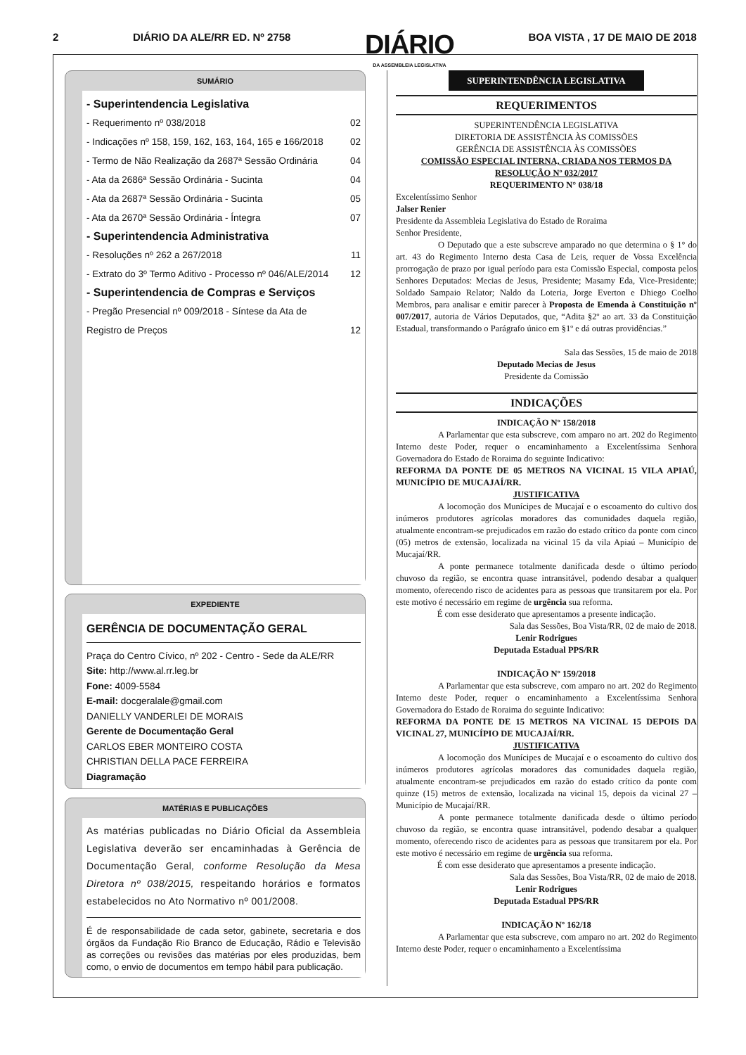2 DIÁRIO DA ALE/RR ED. Nº 2758 DIÁRIO
DA ASSEMBLEIA LEGISLATIVA BOA VISTA , 17 DE MAIO DE 2018
SUMÁRIO
- Superintendencia Legislativa
- Requerimento nº 038/2018 02
- Indicações nº 158, 159, 162, 163, 164, 165 e 166/2018 02
- Termo de Não Realização da 2687ª Sessão Ordinária 04
- Ata da 2686ª Sessão Ordinária - Sucinta 04
- Ata da 2687ª Sessão Ordinária - Sucinta 05
- Ata da 2670ª Sessão Ordinária - Íntegra 07
- Superintendencia Administrativa
- Resoluções nº 262 a 267/2018 11
- Extrato do 3º Termo Aditivo - Processo nº 046/ALE/2014 12
- Superintendencia de Compras e Serviços
- Pregão Presencial nº 009/2018 - Síntese da Ata de
Registro de Preços 12
EXPEDIENTE
GERÊNCIA DE DOCUMENTAÇÃO GERAL
Praça do Centro Cívico, nº 202 - Centro - Sede da ALE/RR
Site: http://www.al.rr.leg.br
Fone: 4009-5584
E-mail: docgeralale@gmail.com
DANIELLY VANDERLEI DE MORAIS
Gerente de Documentação Geral
CARLOS EBER MONTEIRO COSTA
CHRISTIAN DELLA PACE FERREIRA
Diagramação
MATÉRIAS E PUBLICAÇÕES
As matérias publicadas no Diário Oficial da Assembleia Legislativa deverão ser encaminhadas à Gerência de Documentação Geral, conforme Resolução da Mesa Diretora nº 038/2015, respeitando horários e formatos estabelecidos no Ato Normativo nº 001/2008.
É de responsabilidade de cada setor, gabinete, secretaria e dos órgãos da Fundação Rio Branco de Educação, Rádio e Televisão as correções ou revisões das matérias por eles produzidas, bem como, o envio de documentos em tempo hábil para publicação.
SUPERINTENDÊNCIA LEGISLATIVA
REQUERIMENTOS
SUPERINTENDÊNCIA LEGISLATIVA
DIRETORIA DE ASSISTÊNCIA ÀS COMISSÕES
GERÊNCIA DE ASSISTÊNCIA ÀS COMISSÕES
COMISSÃO ESPECIAL INTERNA, CRIADA NOS TERMOS DA RESOLUÇÃO Nº 032/2017
REQUERIMENTO N° 038/18
Excelentíssimo Senhor
Jalser Renier
Presidente da Assembleia Legislativa do Estado de Roraima
Senhor Presidente,
O Deputado que a este subscreve amparado no que determina o § 1° do art. 43 do Regimento Interno desta Casa de Leis, requer de Vossa Excelência prorrogação de prazo por igual período para esta Comissão Especial, composta pelos Senhores Deputados: Mecias de Jesus, Presidente; Masamy Eda, Vice-Presidente; Soldado Sampaio Relator; Naldo da Loteria, Jorge Everton e Dhiego Coelho Membros, para analisar e emitir parecer à Proposta de Emenda à Constituição nº 007/2017, autoria de Vários Deputados, que, “Adita §2º ao art. 33 da Constituição Estadual, transformando o Parágrafo único em §1º e dá outras providências.”
Sala das Sessões, 15 de maio de 2018
Deputado Mecias de Jesus
Presidente da Comissão
INDICAÇÕES
INDICAÇÃO Nº 158/2018
A Parlamentar que esta subscreve, com amparo no art. 202 do Regimento Interno deste Poder, requer o encaminhamento a Excelentíssima Senhora Governadora do Estado de Roraima do seguinte Indicativo:
REFORMA DA PONTE DE 05 METROS NA VICINAL 15 VILA APIAÚ, MUNICÍPIO DE MUCAJAÍ/RR.
JUSTIFICATIVA
A locomoção dos Munícipes de Mucajaí e o escoamento do cultivo dos inúmeros produtores agrícolas moradores das comunidades daquela região, atualmente encontram-se prejudicados em razão do estado crítico da ponte com cinco (05) metros de extensão, localizada na vicinal 15 da vila Apiaú – Município de Mucajaí/RR.
A ponte permanece totalmente danificada desde o último período chuvoso da região, se encontra quase intransitável, podendo desabar a qualquer momento, oferecendo risco de acidentes para as pessoas que transitarem por ela. Por este motivo é necessário em regime de urgência sua reforma.
É com esse desiderato que apresentamos a presente indicação.
Sala das Sessões, Boa Vista/RR, 02 de maio de 2018.
Lenir Rodrigues
Deputada Estadual PPS/RR
INDICAÇÃO Nº 159/2018
A Parlamentar que esta subscreve, com amparo no art. 202 do Regimento Interno deste Poder, requer o encaminhamento a Excelentíssima Senhora Governadora do Estado de Roraima do seguinte Indicativo:
REFORMA DA PONTE DE 15 METROS NA VICINAL 15 DEPOIS DA VICINAL 27, MUNICÍPIO DE MUCAJAÍ/RR.
JUSTIFICATIVA
A locomoção dos Munícipes de Mucajaí e o escoamento do cultivo dos inúmeros produtores agrícolas moradores das comunidades daquela região, atualmente encontram-se prejudicados em razão do estado crítico da ponte com quinze (15) metros de extensão, localizada na vicinal 15, depois da vicinal 27 – Município de Mucajaí/RR.
A ponte permanece totalmente danificada desde o último período chuvoso da região, se encontra quase intransitável, podendo desabar a qualquer momento, oferecendo risco de acidentes para as pessoas que transitarem por ela. Por este motivo é necessário em regime de urgência sua reforma.
É com esse desiderato que apresentamos a presente indicação.
Sala das Sessões, Boa Vista/RR, 02 de maio de 2018.
Lenir Rodrigues
Deputada Estadual PPS/RR
INDICAÇÃO Nº 162/18
A Parlamentar que esta subscreve, com amparo no art. 202 do Regimento Interno deste Poder, requer o encaminhamento a Excelentíssima